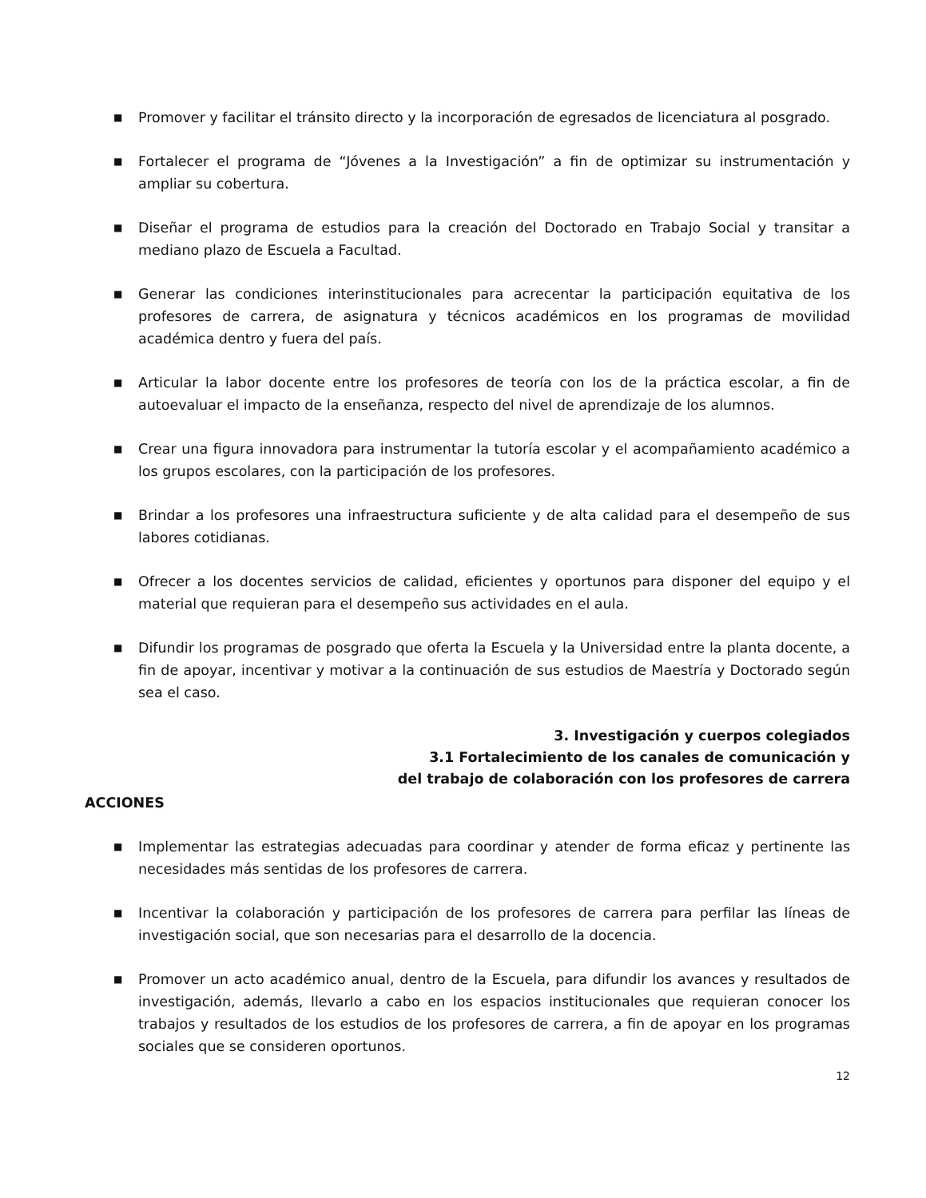■ Promover y facilitar el tránsito directo y la incorporación de egresados de licenciatura al posgrado.
■ Fortalecer el programa de “Jóvenes a la Investigación” a fin de optimizar su instrumentación y ampliar su cobertura.
■ Diseñar el programa de estudios para la creación del Doctorado en Trabajo Social y transitar a mediano plazo de Escuela a Facultad.
■ Generar las condiciones interinstitucionales para acrecentar la participación equitativa de los profesores de carrera, de asignatura y técnicos académicos en los programas de movilidad académica dentro y fuera del país.
■ Articular la labor docente entre los profesores de teoría con los de la práctica escolar, a fin de autoevaluar el impacto de la enseñanza, respecto del nivel de aprendizaje de los alumnos.
■ Crear una figura innovadora para instrumentar la tutoría escolar y el acompañamiento académico a los grupos escolares, con la participación de los profesores.
■ Brindar a los profesores una infraestructura suficiente y de alta calidad para el desempeño de sus labores cotidianas.
■ Ofrecer a los docentes servicios de calidad, eficientes y oportunos para disponer del equipo y el material que requieran para el desempeño sus actividades en el aula.
■ Difundir los programas de posgrado que oferta la Escuela y la Universidad entre la planta docente, a fin de apoyar, incentivar y motivar a la continuación de sus estudios de Maestría y Doctorado según sea el caso.
3. Investigación y cuerpos colegiados
3.1 Fortalecimiento de los canales de comunicación y
del trabajo de colaboración con los profesores de carrera
ACCIONES
■ Implementar las estrategias adecuadas para coordinar y atender de forma eficaz y pertinente las necesidades más sentidas de los profesores de carrera.
■ Incentivar la colaboración y participación de los profesores de carrera para perfilar las líneas de investigación social, que son necesarias para el desarrollo de la docencia.
■ Promover un acto académico anual, dentro de la Escuela, para difundir los avances y resultados de investigación, además, llevarlo a cabo en los espacios institucionales que requieran conocer los trabajos y resultados de los estudios de los profesores de carrera, a fin de apoyar en los programas sociales que se consideren oportunos.
12